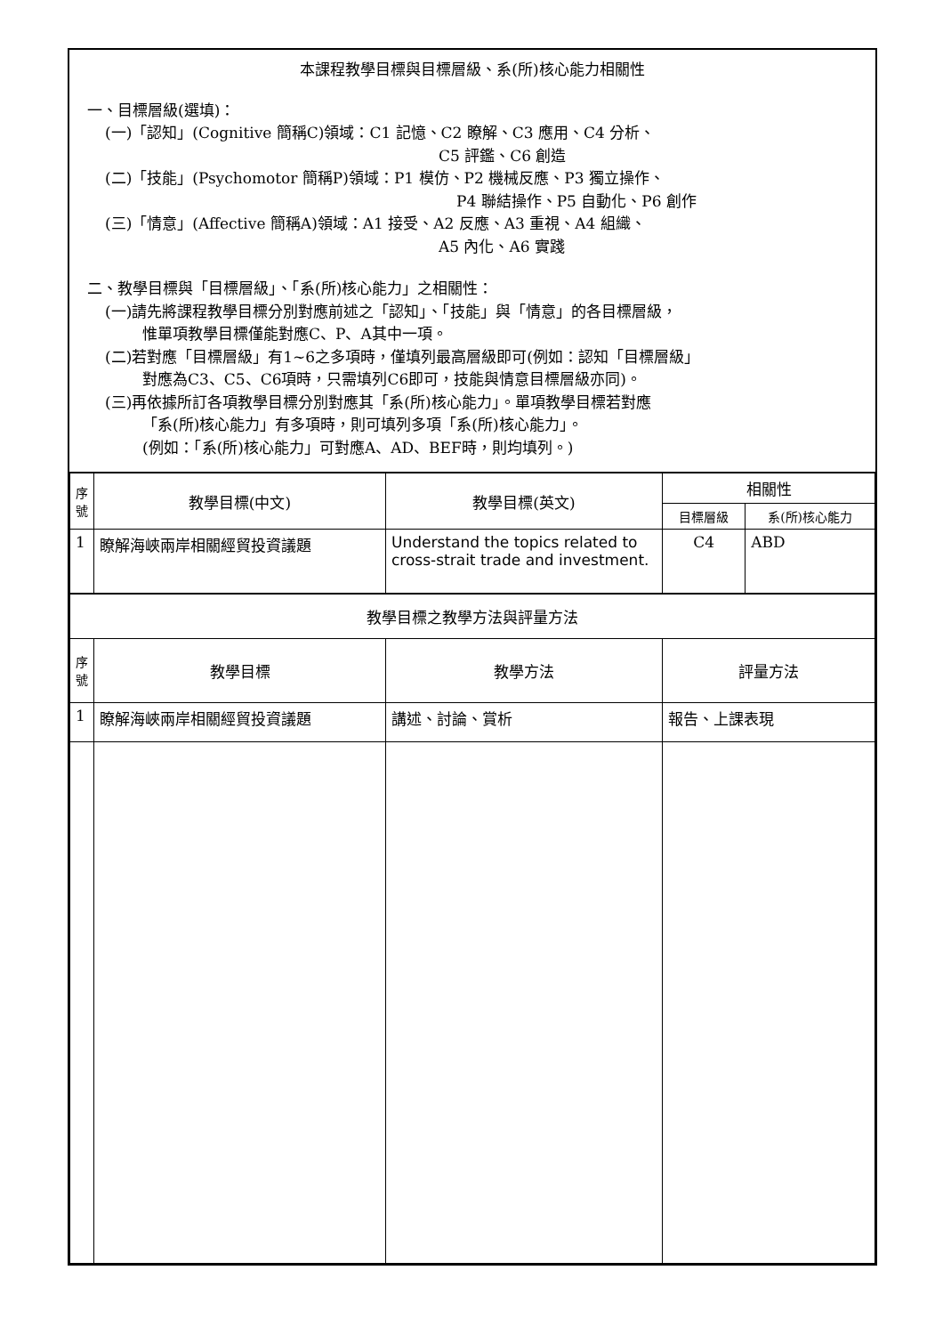本課程教學目標與目標層級、系(所)核心能力相關性
一、目標層級(選填)：
(一)「認知」(Cognitive 簡稱C)領域：C1 記憶、C2 瞭解、C3 應用、C4 分析、
C5 評鑑、C6 創造
(二)「技能」(Psychomotor 簡稱P)領域：P1 模仿、P2 機械反應、P3 獨立操作、
P4 聯結操作、P5 自動化、P6 創作
(三)「情意」(Affective 簡稱A)領域：A1 接受、A2 反應、A3 重視、A4 組織、
A5 內化、A6 實踐
二、教學目標與「目標層級」、「系(所)核心能力」之相關性：
(一)請先將課程教學目標分別對應前述之「認知」、「技能」與「情意」的各目標層級，
惟單項教學目標僅能對應C、P、A其中一項。
(二)若對應「目標層級」有1~6之多項時，僅填列最高層級即可(例如：認知「目標層級」
對應為C3、C5、C6項時，只需填列C6即可，技能與情意目標層級亦同)。
(三)再依據所訂各項教學目標分別對應其「系(所)核心能力」。單項教學目標若對應
「系(所)核心能力」有多項時，則可填列多項「系(所)核心能力」。
(例如：「系(所)核心能力」可對應A、AD、BEF時，則均填列。)
| 序號 | 教學目標(中文) | 教學目標(英文) | 相關性 | |
| --- | --- | --- | --- | --- |
| | | | 目標層級 | 系(所)核心能力 |
| 1 | 瞭解海峽兩岸相關經貿投資議題 | Understand the topics related to cross-strait trade and investment. | C4 | ABD |
| 教學目標之教學方法與評量方法 | | | | |
| 序號 | 教學目標 | 教學方法 | 評量方法 | |
| 1 | 瞭解海峽兩岸相關經貿投資議題 | 講述、討論、賞析 | 報告、上課表現 | |